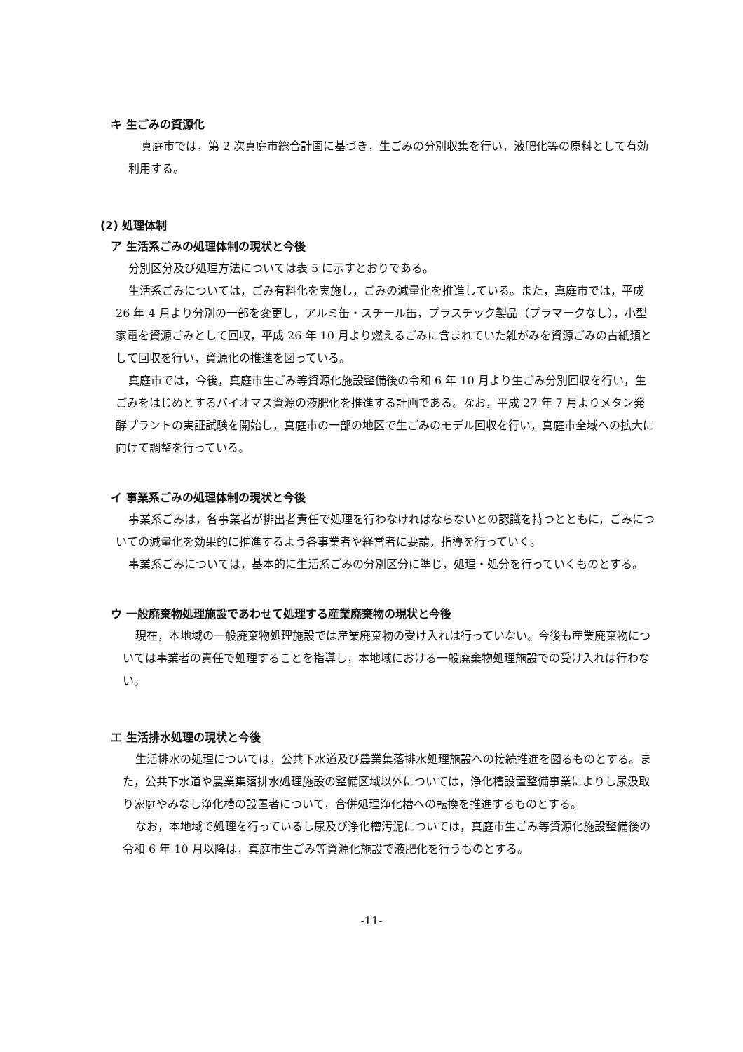キ 生ごみの資源化
真庭市では，第 2 次真庭市総合計画に基づき，生ごみの分別収集を行い，液肥化等の原料として有効利用する。
(2) 処理体制
ア 生活系ごみの処理体制の現状と今後
分別区分及び処理方法については表 5 に示すとおりである。
生活系ごみについては，ごみ有料化を実施し，ごみの減量化を推進している。また，真庭市では，平成 26 年 4 月より分別の一部を変更し，アルミ缶・スチール缶，プラスチック製品（プラマークなし），小型家電を資源ごみとして回収，平成 26 年 10 月より燃えるごみに含まれていた雑がみを資源ごみの古紙類として回収を行い，資源化の推進を図っている。
真庭市では，今後，真庭市生ごみ等資源化施設整備後の令和 6 年 10 月より生ごみ分別回収を行い，生ごみをはじめとするバイオマス資源の液肥化を推進する計画である。なお，平成 27 年 7 月よりメタン発酵プラントの実証試験を開始し，真庭市の一部の地区で生ごみのモデル回収を行い，真庭市全域への拡大に向けて調整を行っている。
イ 事業系ごみの処理体制の現状と今後
事業系ごみは，各事業者が排出者責任で処理を行わなければならないとの認識を持つとともに，ごみについての減量化を効果的に推進するよう各事業者や経営者に要請，指導を行っていく。
事業系ごみについては，基本的に生活系ごみの分別区分に準じ，処理・処分を行っていくものとする。
ウ 一般廃棄物処理施設であわせて処理する産業廃棄物の現状と今後
現在，本地域の一般廃棄物処理施設では産業廃棄物の受け入れは行っていない。今後も産業廃棄物については事業者の責任で処理することを指導し，本地域における一般廃棄物処理施設での受け入れは行わない。
エ 生活排水処理の現状と今後
生活排水の処理については，公共下水道及び農業集落排水処理施設への接続推進を図るものとする。また，公共下水道や農業集落排水処理施設の整備区域以外については，浄化槽設置整備事業によりし尿汲取り家庭やみなし浄化槽の設置者について，合併処理浄化槽への転換を推進するものとする。
なお，本地域で処理を行っているし尿及び浄化槽汚泥については，真庭市生ごみ等資源化施設整備後の令和 6 年 10 月以降は，真庭市生ごみ等資源化施設で液肥化を行うものとする。
-11-